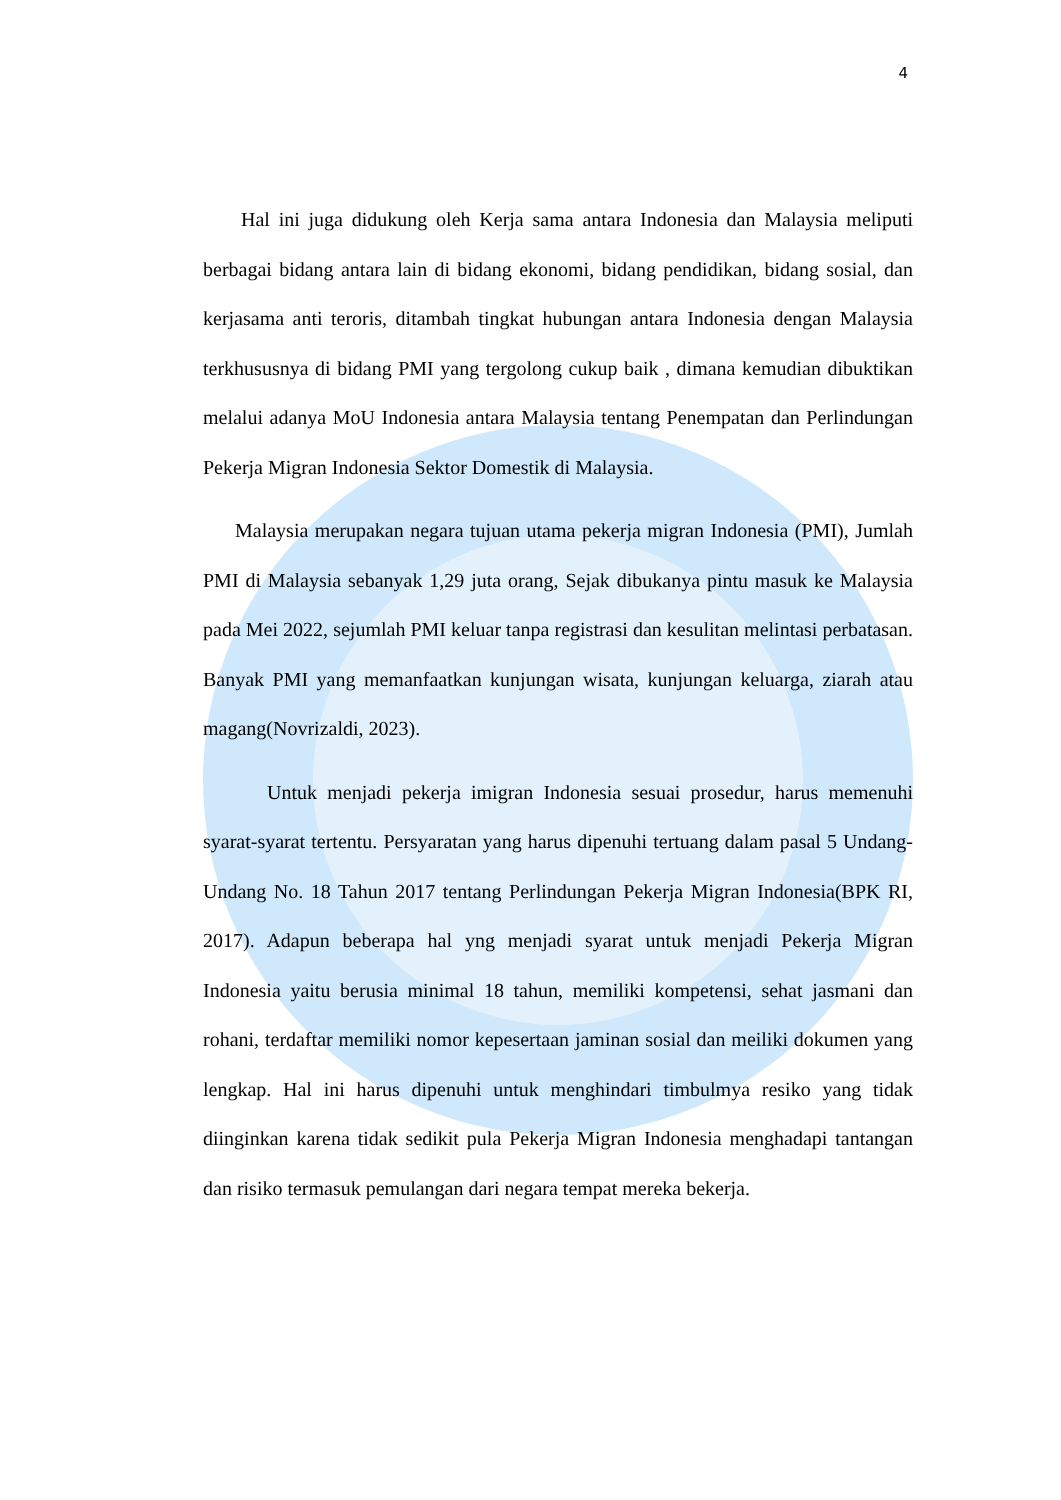4
Hal ini juga didukung oleh Kerja sama antara Indonesia dan Malaysia meliputi berbagai bidang antara lain di bidang ekonomi, bidang pendidikan, bidang sosial, dan kerjasama anti teroris, ditambah tingkat hubungan antara Indonesia dengan Malaysia terkhususnya di bidang PMI yang tergolong cukup baik , dimana kemudian dibuktikan melalui adanya MoU Indonesia antara Malaysia tentang Penempatan dan Perlindungan Pekerja Migran Indonesia Sektor Domestik di Malaysia.
Malaysia merupakan negara tujuan utama pekerja migran Indonesia (PMI), Jumlah PMI di Malaysia sebanyak 1,29 juta orang, Sejak dibukanya pintu masuk ke Malaysia pada Mei 2022, sejumlah PMI keluar tanpa registrasi dan kesulitan melintasi perbatasan. Banyak PMI yang memanfaatkan kunjungan wisata, kunjungan keluarga, ziarah atau magang(Novrizaldi, 2023).
Untuk menjadi pekerja imigran Indonesia sesuai prosedur, harus memenuhi syarat-syarat tertentu. Persyaratan yang harus dipenuhi tertuang dalam pasal 5 Undang-Undang No. 18 Tahun 2017 tentang Perlindungan Pekerja Migran Indonesia(BPK RI, 2017). Adapun beberapa hal yng menjadi syarat untuk menjadi Pekerja Migran Indonesia yaitu berusia minimal 18 tahun, memiliki kompetensi, sehat jasmani dan rohani, terdaftar memiliki nomor kepesertaan jaminan sosial dan meiliki dokumen yang lengkap. Hal ini harus dipenuhi untuk menghindari timbulmya resiko yang tidak diinginkan karena tidak sedikit pula Pekerja Migran Indonesia menghadapi tantangan dan risiko termasuk pemulangan dari negara tempat mereka bekerja.